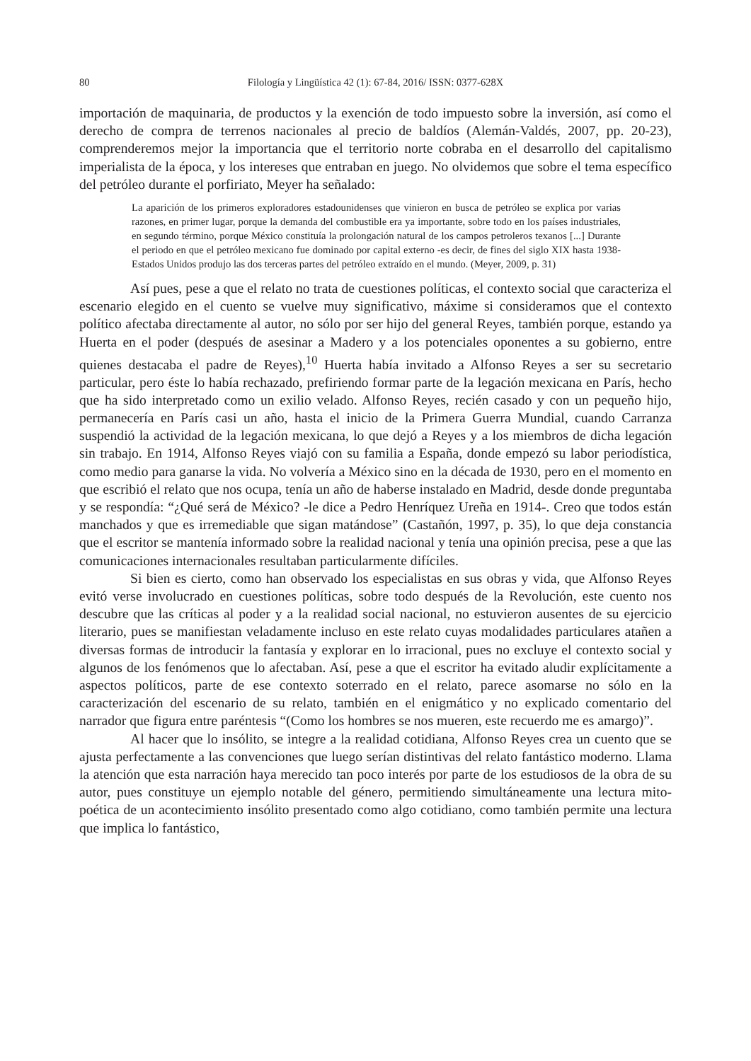80 Filología y Lingüística 42 (1): 67-84, 2016/ ISSN: 0377-628X
importación de maquinaria, de productos y la exención de todo impuesto sobre la inversión, así como el derecho de compra de terrenos nacionales al precio de baldíos (Alemán-Valdés, 2007, pp. 20-23), comprenderemos mejor la importancia que el territorio norte cobraba en el desarrollo del capitalismo imperialista de la época, y los intereses que entraban en juego. No olvidemos que sobre el tema específico del petróleo durante el porfiriato, Meyer ha señalado:
La aparición de los primeros exploradores estadounidenses que vinieron en busca de petróleo se explica por varias razones, en primer lugar, porque la demanda del combustible era ya importante, sobre todo en los países industriales, en segundo término, porque México constituía la prolongación natural de los campos petroleros texanos [...] Durante el periodo en que el petróleo mexicano fue dominado por capital externo -es decir, de fines del siglo XIX hasta 1938- Estados Unidos produjo las dos terceras partes del petróleo extraído en el mundo. (Meyer, 2009, p. 31)
Así pues, pese a que el relato no trata de cuestiones políticas, el contexto social que caracteriza el escenario elegido en el cuento se vuelve muy significativo, máxime si consideramos que el contexto político afectaba directamente al autor, no sólo por ser hijo del general Reyes, también porque, estando ya Huerta en el poder (después de asesinar a Madero y a los potenciales oponentes a su gobierno, entre quienes destacaba el padre de Reyes),<sup>10</sup> Huerta había invitado a Alfonso Reyes a ser su secretario particular, pero éste lo había rechazado, prefiriendo formar parte de la legación mexicana en París, hecho que ha sido interpretado como un exilio velado. Alfonso Reyes, recién casado y con un pequeño hijo, permanecería en París casi un año, hasta el inicio de la Primera Guerra Mundial, cuando Carranza suspendió la actividad de la legación mexicana, lo que dejó a Reyes y a los miembros de dicha legación sin trabajo. En 1914, Alfonso Reyes viajó con su familia a España, donde empezó su labor periodística, como medio para ganarse la vida. No volvería a México sino en la década de 1930, pero en el momento en que escribió el relato que nos ocupa, tenía un año de haberse instalado en Madrid, desde donde preguntaba y se respondía: “¿Qué será de México? -le dice a Pedro Henríquez Ureña en 1914-. Creo que todos están manchados y que es irremediable que sigan matándose” (Castañón, 1997, p. 35), lo que deja constancia que el escritor se mantenía informado sobre la realidad nacional y tenía una opinión precisa, pese a que las comunicaciones internacionales resultaban particularmente difíciles.
Si bien es cierto, como han observado los especialistas en sus obras y vida, que Alfonso Reyes evitó verse involucrado en cuestiones políticas, sobre todo después de la Revolución, este cuento nos descubre que las críticas al poder y a la realidad social nacional, no estuvieron ausentes de su ejercicio literario, pues se manifiestan veladamente incluso en este relato cuyas modalidades particulares atañen a diversas formas de introducir la fantasía y explorar en lo irracional, pues no excluye el contexto social y algunos de los fenómenos que lo afectaban. Así, pese a que el escritor ha evitado aludir explícitamente a aspectos políticos, parte de ese contexto soterrado en el relato, parece asomarse no sólo en la caracterización del escenario de su relato, también en el enigmático y no explicado comentario del narrador que figura entre paréntesis “(Como los hombres se nos mueren, este recuerdo me es amargo)”.
Al hacer que lo insólito, se integre a la realidad cotidiana, Alfonso Reyes crea un cuento que se ajusta perfectamente a las convenciones que luego serían distintivas del relato fantástico moderno. Llama la atención que esta narración haya merecido tan poco interés por parte de los estudiosos de la obra de su autor, pues constituye un ejemplo notable del género, permitiendo simultáneamente una lectura mito-poética de un acontecimiento insólito presentado como algo cotidiano, como también permite una lectura que implica lo fantástico,